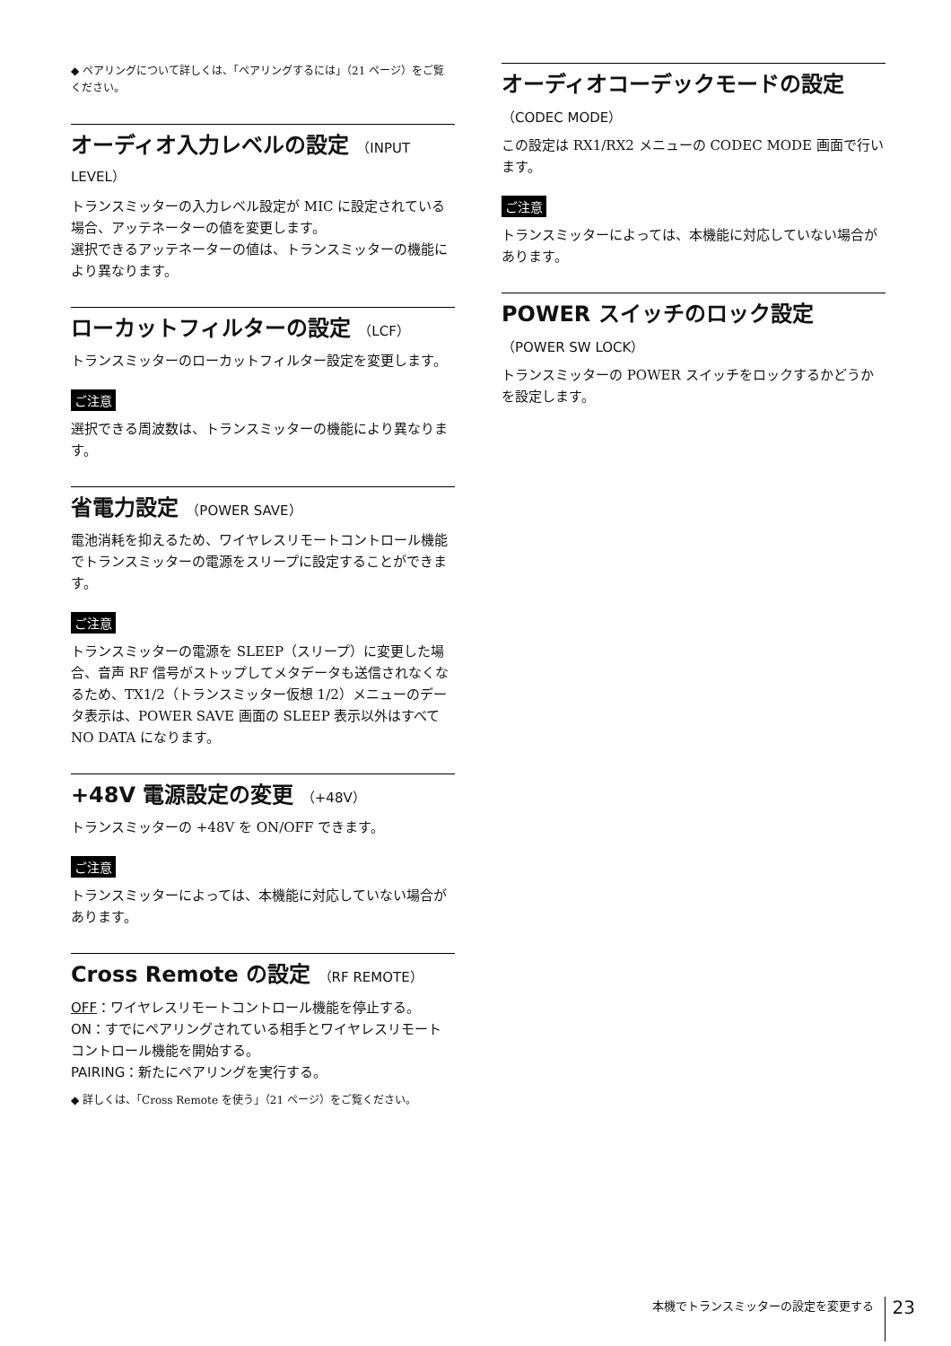◆ ペアリングについて詳しくは、「ペアリングするには」（21 ページ）をご覧ください。
オーディオ入力レベルの設定 （INPUT LEVEL）
トランスミッターの入力レベル設定が MIC に設定されている場合、アッテネーターの値を変更します。
選択できるアッテネーターの値は、トランスミッターの機能により異なります。
ローカットフィルターの設定 （LCF）
トランスミッターのローカットフィルター設定を変更します。
ご注意
選択できる周波数は、トランスミッターの機能により異なります。
省電力設定 （POWER SAVE）
電池消耗を抑えるため、ワイヤレスリモートコントロール機能でトランスミッターの電源をスリープに設定することができます。
ご注意
トランスミッターの電源を SLEEP（スリープ）に変更した場合、音声 RF 信号がストップしてメタデータも送信されなくなるため、TX1/2（トランスミッター仮想 1/2）メニューのデータ表示は、POWER SAVE 画面の SLEEP 表示以外はすべて NO DATA になります。
+48V 電源設定の変更 （+48V）
トランスミッターの +48V を ON/OFF できます。
ご注意
トランスミッターによっては、本機能に対応していない場合があります。
Cross Remote の設定 （RF REMOTE）
OFF：ワイヤレスリモートコントロール機能を停止する。
ON：すでにペアリングされている相手とワイヤレスリモートコントロール機能を開始する。
PAIRING：新たにペアリングを実行する。
◆ 詳しくは、「Cross Remote を使う」（21 ページ）をご覧ください。
オーディオコーデックモードの設定
（CODEC MODE）
この設定は RX1/RX2 メニューの CODEC MODE 画面で行います。
ご注意
トランスミッターによっては、本機能に対応していない場合があります。
POWER スイッチのロック設定
（POWER SW LOCK）
トランスミッターの POWER スイッチをロックするかどうかを設定します。
本機でトランスミッターの設定を変更する 23